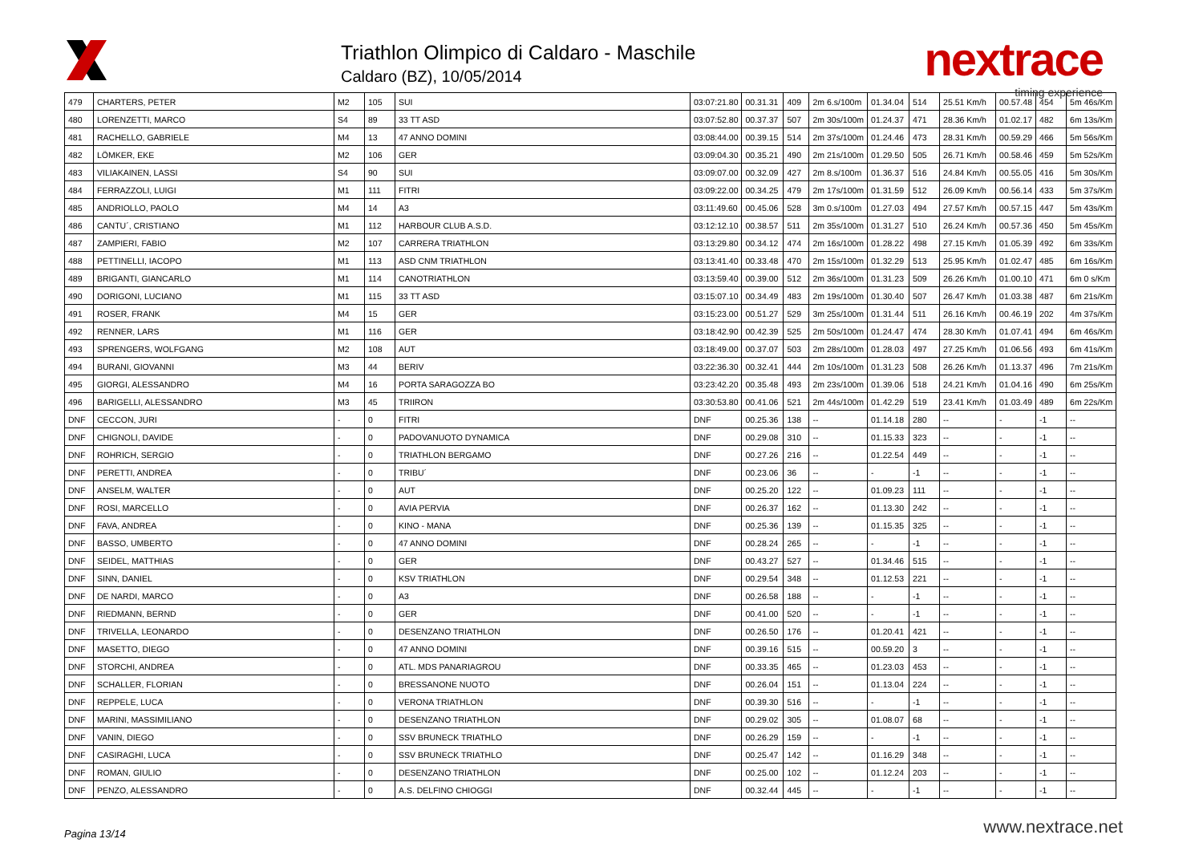Triathlon Olimpico di Caldaro - Maschile
Caldaro (BZ), 10/05/2014
nextrace
timing experience
| 479 | CHARTERS, PETER | M2 | 105 | SUI | 03:07:21.80 | 00.31.31 | 409 | 2m 6.s/100m | 01.34.04 | 514 | 25.51 Km/h | 00.57.48 | 454 | 5m 46s/Km |
| 480 | LORENZETTI, MARCO | S4 | 89 | 33 TT ASD | 03:07:52.80 | 00.37.37 | 507 | 2m 30s/100m | 01.24.37 | 471 | 28.36 Km/h | 01.02.17 | 482 | 6m 13s/Km |
| 481 | RACHELLO, GABRIELE | M4 | 13 | 47 ANNO DOMINI | 03:08:44.00 | 00.39.15 | 514 | 2m 37s/100m | 01.24.46 | 473 | 28.31 Km/h | 00.59.29 | 466 | 5m 56s/Km |
| 482 | LÖMKER, EKE | M2 | 106 | GER | 03:09:04.30 | 00.35.21 | 490 | 2m 21s/100m | 01.29.50 | 505 | 26.71 Km/h | 00.58.46 | 459 | 5m 52s/Km |
| 483 | VILIAKAINEN, LASSI | S4 | 90 | SUI | 03:09:07.00 | 00.32.09 | 427 | 2m 8.s/100m | 01.36.37 | 516 | 24.84 Km/h | 00.55.05 | 416 | 5m 30s/Km |
| 484 | FERRAZZOLI, LUIGI | M1 | 111 | FITRI | 03:09:22.00 | 00.34.25 | 479 | 2m 17s/100m | 01.31.59 | 512 | 26.09 Km/h | 00.56.14 | 433 | 5m 37s/Km |
| 485 | ANDRIOLLO, PAOLO | M4 | 14 | A3 | 03:11:49.60 | 00.45.06 | 528 | 3m 0.s/100m | 01.27.03 | 494 | 27.57 Km/h | 00.57.15 | 447 | 5m 43s/Km |
| 486 | CANTU´, CRISTIANO | M1 | 112 | HARBOUR CLUB A.S.D. | 03:12:12.10 | 00.38.57 | 511 | 2m 35s/100m | 01.31.27 | 510 | 26.24 Km/h | 00.57.36 | 450 | 5m 45s/Km |
| 487 | ZAMPIERI, FABIO | M2 | 107 | CARRERA TRIATHLON | 03:13:29.80 | 00.34.12 | 474 | 2m 16s/100m | 01.28.22 | 498 | 27.15 Km/h | 01.05.39 | 492 | 6m 33s/Km |
| 488 | PETTINELLI, IACOPO | M1 | 113 | ASD CNM TRIATHLON | 03:13:41.40 | 00.33.48 | 470 | 2m 15s/100m | 01.32.29 | 513 | 25.95 Km/h | 01.02.47 | 485 | 6m 16s/Km |
| 489 | BRIGANTI, GIANCARLO | M1 | 114 | CANOTRIATHLON | 03:13:59.40 | 00.39.00 | 512 | 2m 36s/100m | 01.31.23 | 509 | 26.26 Km/h | 01.00.10 | 471 | 6m 0 s/Km |
| 490 | DORIGONI, LUCIANO | M1 | 115 | 33 TT ASD | 03:15:07.10 | 00.34.49 | 483 | 2m 19s/100m | 01.30.40 | 507 | 26.47 Km/h | 01.03.38 | 487 | 6m 21s/Km |
| 491 | ROSER, FRANK | M4 | 15 | GER | 03:15:23.00 | 00.51.27 | 529 | 3m 25s/100m | 01.31.44 | 511 | 26.16 Km/h | 00.46.19 | 202 | 4m 37s/Km |
| 492 | RENNER, LARS | M1 | 116 | GER | 03:18:42.90 | 00.42.39 | 525 | 2m 50s/100m | 01.24.47 | 474 | 28.30 Km/h | 01.07.41 | 494 | 6m 46s/Km |
| 493 | SPRENGERS, WOLFGANG | M2 | 108 | AUT | 03:18:49.00 | 00.37.07 | 503 | 2m 28s/100m | 01.28.03 | 497 | 27.25 Km/h | 01.06.56 | 493 | 6m 41s/Km |
| 494 | BURANI, GIOVANNI | M3 | 44 | BERIV | 03:22:36.30 | 00.32.41 | 444 | 2m 10s/100m | 01.31.23 | 508 | 26.26 Km/h | 01.13.37 | 496 | 7m 21s/Km |
| 495 | GIORGI, ALESSANDRO | M4 | 16 | PORTA SARAGOZZA BO | 03:23:42.20 | 00.35.48 | 493 | 2m 23s/100m | 01.39.06 | 518 | 24.21 Km/h | 01.04.16 | 490 | 6m 25s/Km |
| 496 | BARIGELLI, ALESSANDRO | M3 | 45 | TRIIRON | 03:30:53.80 | 00.41.06 | 521 | 2m 44s/100m | 01.42.29 | 519 | 23.41 Km/h | 01.03.49 | 489 | 6m 22s/Km |
| DNF | CECCON, JURI | - | 0 | FITRI | DNF | 00.25.36 | 138 | -- | 01.14.18 | 280 | -- | - | -1 | -- |
| DNF | CHIGNOLI, DAVIDE | - | 0 | PADOVANUOTO DYNAMICA | DNF | 00.29.08 | 310 | -- | 01.15.33 | 323 | -- | - | -1 | -- |
| DNF | ROHRICH, SERGIO | - | 0 | TRIATHLON BERGAMO | DNF | 00.27.26 | 216 | -- | 01.22.54 | 449 | -- | - | -1 | -- |
| DNF | PERETTI, ANDREA | - | 0 | TRIBU´ | DNF | 00.23.06 | 36 | -- | - | -1 | -- | - | -1 | -- |
| DNF | ANSELM, WALTER | - | 0 | AUT | DNF | 00.25.20 | 122 | -- | 01.09.23 | 111 | -- | - | -1 | -- |
| DNF | ROSI, MARCELLO | - | 0 | AVIA PERVIA | DNF | 00.26.37 | 162 | -- | 01.13.30 | 242 | -- | - | -1 | -- |
| DNF | FAVA, ANDREA | - | 0 | KINO - MANA | DNF | 00.25.36 | 139 | -- | 01.15.35 | 325 | -- | - | -1 | -- |
| DNF | BASSO, UMBERTO | - | 0 | 47 ANNO DOMINI | DNF | 00.28.24 | 265 | -- | - | -1 | -- | - | -1 | -- |
| DNF | SEIDEL, MATTHIAS | - | 0 | GER | DNF | 00.43.27 | 527 | -- | 01.34.46 | 515 | -- | - | -1 | -- |
| DNF | SINN, DANIEL | - | 0 | KSV TRIATHLON | DNF | 00.29.54 | 348 | -- | 01.12.53 | 221 | -- | - | -1 | -- |
| DNF | DE NARDI, MARCO | - | 0 | A3 | DNF | 00.26.58 | 188 | -- | - | -1 | -- | - | -1 | -- |
| DNF | RIEDMANN, BERND | - | 0 | GER | DNF | 00.41.00 | 520 | -- | - | -1 | -- | - | -1 | -- |
| DNF | TRIVELLA, LEONARDO | - | 0 | DESENZANO TRIATHLON | DNF | 00.26.50 | 176 | -- | 01.20.41 | 421 | -- | - | -1 | -- |
| DNF | MASETTO, DIEGO | - | 0 | 47 ANNO DOMINI | DNF | 00.39.16 | 515 | -- | 00.59.20 | 3 | -- | - | -1 | -- |
| DNF | STORCHI, ANDREA | - | 0 | ATL. MDS PANARIAGROU | DNF | 00.33.35 | 465 | -- | 01.23.03 | 453 | -- | - | -1 | -- |
| DNF | SCHALLER, FLORIAN | - | 0 | BRESSANONE NUOTO | DNF | 00.26.04 | 151 | -- | 01.13.04 | 224 | -- | - | -1 | -- |
| DNF | REPPELE, LUCA | - | 0 | VERONA TRIATHLON | DNF | 00.39.30 | 516 | -- | - | -1 | -- | - | -1 | -- |
| DNF | MARINI, MASSIMILIANO | - | 0 | DESENZANO TRIATHLON | DNF | 00.29.02 | 305 | -- | 01.08.07 | 68 | -- | - | -1 | -- |
| DNF | VANIN, DIEGO | - | 0 | SSV BRUNECK TRIATHLO | DNF | 00.26.29 | 159 | -- | - | -1 | -- | - | -1 | -- |
| DNF | CASIRAGHI, LUCA | - | 0 | SSV BRUNECK TRIATHLO | DNF | 00.25.47 | 142 | -- | 01.16.29 | 348 | -- | - | -1 | -- |
| DNF | ROMAN, GIULIO | - | 0 | DESENZANO TRIATHLON | DNF | 00.25.00 | 102 | -- | 01.12.24 | 203 | -- | - | -1 | -- |
| DNF | PENZO, ALESSANDRO | - | 0 | A.S. DELFINO CHIOGGI | DNF | 00.32.44 | 445 | -- | - | -1 | -- | - | -1 | -- |
Pagina 13/14 www.nextrace.net